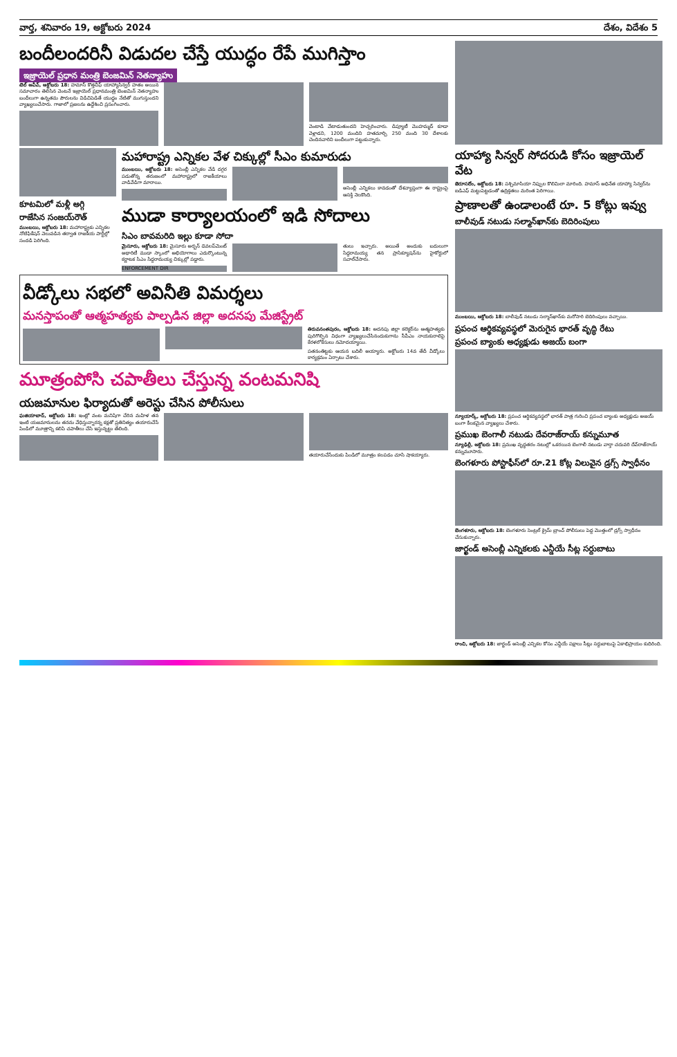వార్త, శనివారం 19, అక్టోబరు 2024 దేశం, విదేశం 5
బందీలందరినీ విడుదల చేస్తే యుద్ధం రేపే ముగిస్తాం
ఇజ్రాయెల్ ప్రధాన మంత్రి బెంజమిన్ నెతన్యాహు
టెల్ అవీవ్, అక్టోబరు 18: హమాస్ కొత్తచీఫ్ యాహ్యాసిన్వర్ హతం అయిన సమాచారం తెలిసిన వెంటనే ఇజ్రాయెల్ ప్రధానమంత్రి బెంజమిన్ నెతన్యాహు బందీలుగా ఉన్నతమ పౌరులను విడిచిపెడితే యుద్ధం నేటితో ముగుస్తుందని వ్యాఖ్యలుచేసారు. గాజాలో ప్రజలను ఉద్దేశించి ప్రసంగించారు.
వెంటాడి వేటాడుతుందని హెచ్చరించారు. డిప్యూటీ మొహమ్మద్ కూడా వెళ్లాడని, 1200 మందిని హతమార్చి 250 మంది 30 దేశాలకు చెందినవారిని బందీలుగా పట్టుకున్నారు.
కూటమిలో మళ్లీ అగ్గి
రాజేసిన సంజయ్‌రౌత్
ముంబయి, అక్టోబరు 18: మహారాష్ట్రకు ఎన్నికల నోటిఫికేషన్ వెలువడిన తర్వాత రాజకీయ పార్టీల్లో సందడి పెరిగింది.
మహారాష్ట్ర ఎన్నికల వేళ చిక్కుల్లో సీఎం కుమారుడు
ముంబయి, అక్టోబరు 18: అసెంబ్లీ ఎన్నికల వేడి దగ్గర పడుతోన్న తరుణంలో మహారాష్ట్రలో రాజకీయాలు వాడివేడిగా మారాయి.
అసెంబ్లీ ఎన్నికలు కావడంతో దేశవ్యాప్తంగా ఈ రాష్ట్రంపై ఆసక్తి నెలకొంది.
ముడా కార్యాలయంలో ఇడి సోదాలు
సిఎం బావమరిది ఇల్లు కూడా సోదా
మైసూరు, అక్టోబరు 18: మైసూరు అర్బన్ డెవలప్‌మెంట్ అథారిటీ ముడా స్కాంలో అభియోగాలు ఎదుర్కొంటున్న కర్ణాటక సిఎం సిద్దరామయ్య చిక్కుల్లో పడ్డారు.
ENFORCEMENT DIR
తులు ఇచ్చారు. అయితే అందుకు బదులుగా సిద్దరామయ్య తన ప్రాసిక్యూషన్‌ను హైకోర్టులో సవాల్‌చేసారు.
వీడ్కోలు సభలో అవినీతి విమర్శలు
మనస్తాపంతో ఆత్మహత్యకు పాల్పడిన జిల్లా అదనపు మేజిస్ట్రేట్
తిరువనంతపురం, అక్టోబరు 18: అదనపు జిల్లా కలెక్టర్‌ను ఆత్మహత్యకు పురిగొల్పిన విధంగా వ్యాఖ్యలుచేసినందుకుగాను సీపీఎం నాయకురాలిపై కేరళలోకేసులు నమోదయ్యాయి.
పతనంతిట్టకు ఆయన బదిలీ అయ్యారు. అక్టోబరు 14వ తేదీ వీడ్కోలు కార్యక్రమం ఏర్పాటు చేశారు.
మూత్రంపోసి చపాతీలు చేస్తున్న వంటమనిషి
యజమానుల ఫిర్యాదుతో అరెస్టు చేసిన పోలీసులు
ఘజియాబాద్, అక్టోబరు 18: ఇంట్లో వంట మనిషిగా చేరిన మహిళ తన ఇంటి యజమానులను తనను వేధిస్తున్నారన్న కక్షతో ప్రతినిత్యం తయారుచేసే పిండిలో మూత్రాన్ని కలిపి చపాతీలు చేసి ఇస్తున్నట్టు తేలింది.
తయారుచేసేందుకు పిండిలో మూత్రం కలపడం చూసి షాకయ్యారు.
యాహ్యా సిన్వర్ సోదరుడి కోసం ఇజ్రాయెల్ వేట
జెరూసలేం, అక్టోబరు 18: పశ్చిమాసియా నిప్పుల కొలిమిలా మారింది. హమాస్ అధినేత యాహ్యా సిన్వర్‌ను ఐడిఎఫ్ మట్టుపెట్టడంతో ఉద్రిక్తతలు మరింత పెరిగాయి.
ప్రాణాలతో ఉండాలంటే రూ. 5 కోట్లు ఇవ్వు
బాలీవుడ్ నటుడు సల్మాన్‌ఖాన్‌కు బెదిరింపులు
ముంబయి, అక్టోబరు 18: బాలీవుడ్ నటుడు సల్మాన్‌ఖాన్‌కు మరోసారి బెదిరింపులు వచ్చాయి.
ప్రపంచ ఆర్థికవ్యవస్థలో మెరుగైన భారత్ వృద్ధి రేటు
ప్రపంచ బ్యాంకు అధ్యక్షుడు అజయ్ బంగా
న్యూయార్క్, అక్టోబరు 18: ప్రపంచ ఆర్థికవ్యవస్థలో భారత్ పాత్ర గురించి ప్రపంచ బ్యాంకు అధ్యక్షుడు అజయ్ బంగా కీలకమైన వ్యాఖ్యలు చేశారు.
ప్రముఖ బెంగాలీ నటుడు దేవరాజ్‌రాయ్ కన్నుమూత
న్యూఢిల్లీ, అక్టోబరు 18: ప్రముఖ వృద్ధతరం నటుల్లో ఒకరయిన బెంగాలీ నటుడు వార్తా చదువరి దేవ్‌రాజ్‌రాయ్ కన్నుమూసారు.
బెంగళూరు పోస్టాఫీస్‌లో రూ.21 కోట్ల విలువైన డ్రగ్స్ స్వాధీనం
బెంగళూరు, అక్టోబరు 18: బెంగళూరు సెంట్రల్ క్రైమ్ బ్రాంచ్ పోలీసులు పెద్ద మొత్తంలో డ్రగ్స్ స్వాధీనం చేసుకున్నారు.
జార్ఖండ్ అసెంబ్లీ ఎన్నికలకు ఎన్డీయే సీట్ల సర్దుబాటు
రాంచి, అక్టోబరు 18: జార్ఖండ్ అసెంబ్లీ ఎన్నికల కోసం ఎన్డీయే పక్షాలు సీట్లు సర్దుబాటుపై ఏకాభిప్రాయం కుదిరింది.